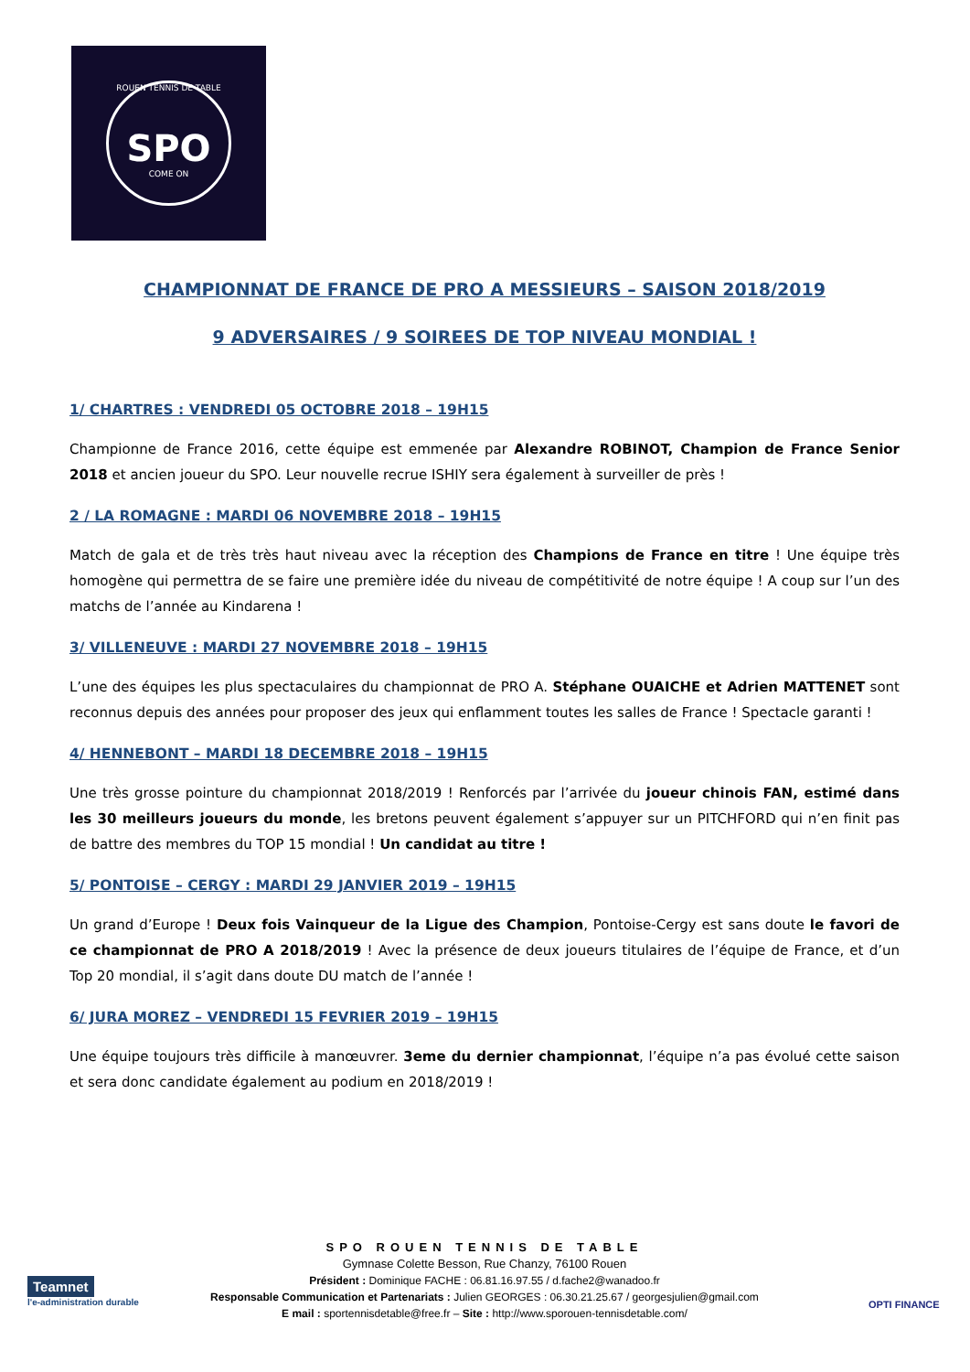ROUEN TENNIS DE TABLE
SPO
COME ON
CHAMPIONNAT DE FRANCE DE PRO A MESSIEURS – SAISON 2018/2019
9 ADVERSAIRES / 9 SOIREES DE TOP NIVEAU MONDIAL !
1/ CHARTRES : VENDREDI 05 OCTOBRE 2018 – 19H15
Championne de France 2016, cette équipe est emmenée par Alexandre ROBINOT, Champion de France Senior 2018 et ancien joueur du SPO. Leur nouvelle recrue ISHIY sera également à surveiller de près !
2 / LA ROMAGNE : MARDI 06 NOVEMBRE 2018 – 19H15
Match de gala et de très très haut niveau avec la réception des Champions de France en titre ! Une équipe très homogène qui permettra de se faire une première idée du niveau de compétitivité de notre équipe ! A coup sur l’un des matchs de l’année au Kindarena !
3/ VILLENEUVE : MARDI 27 NOVEMBRE 2018 – 19H15
L’une des équipes les plus spectaculaires du championnat de PRO A. Stéphane OUAICHE et Adrien MATTENET sont reconnus depuis des années pour proposer des jeux qui enflamment toutes les salles de France ! Spectacle garanti !
4/ HENNEBONT – MARDI 18 DECEMBRE 2018 – 19H15
Une très grosse pointure du championnat 2018/2019 ! Renforcés par l’arrivée du joueur chinois FAN, estimé dans les 30 meilleurs joueurs du monde, les bretons peuvent également s’appuyer sur un PITCHFORD qui n’en finit pas de battre des membres du TOP 15 mondial ! Un candidat au titre !
5/ PONTOISE – CERGY : MARDI 29 JANVIER 2019 – 19H15
Un grand d’Europe ! Deux fois Vainqueur de la Ligue des Champion, Pontoise-Cergy est sans doute le favori de ce championnat de PRO A 2018/2019 ! Avec la présence de deux joueurs titulaires de l’équipe de France, et d’un Top 20 mondial, il s’agit dans doute DU match de l’année !
6/ JURA MOREZ – VENDREDI 15 FEVRIER 2019 – 19H15
Une équipe toujours très difficile à manœuvrer. 3eme du dernier championnat, l’équipe n’a pas évolué cette saison et sera donc candidate également au podium en 2018/2019 !
Teamnet
l'e-administration durable
SPO ROUEN TENNIS DE TABLE
Gymnase Colette Besson, Rue Chanzy, 76100 Rouen
Président : Dominique FACHE : 06.81.16.97.55 / d.fache2@wanadoo.fr
Responsable Communication et Partenariats : Julien GEORGES : 06.30.21.25.67 / georgesjulien@gmail.com
E mail : sportennisdetable@free.fr – Site : http://www.sporouen-tennisdetable.com/
OPTI FINANCE